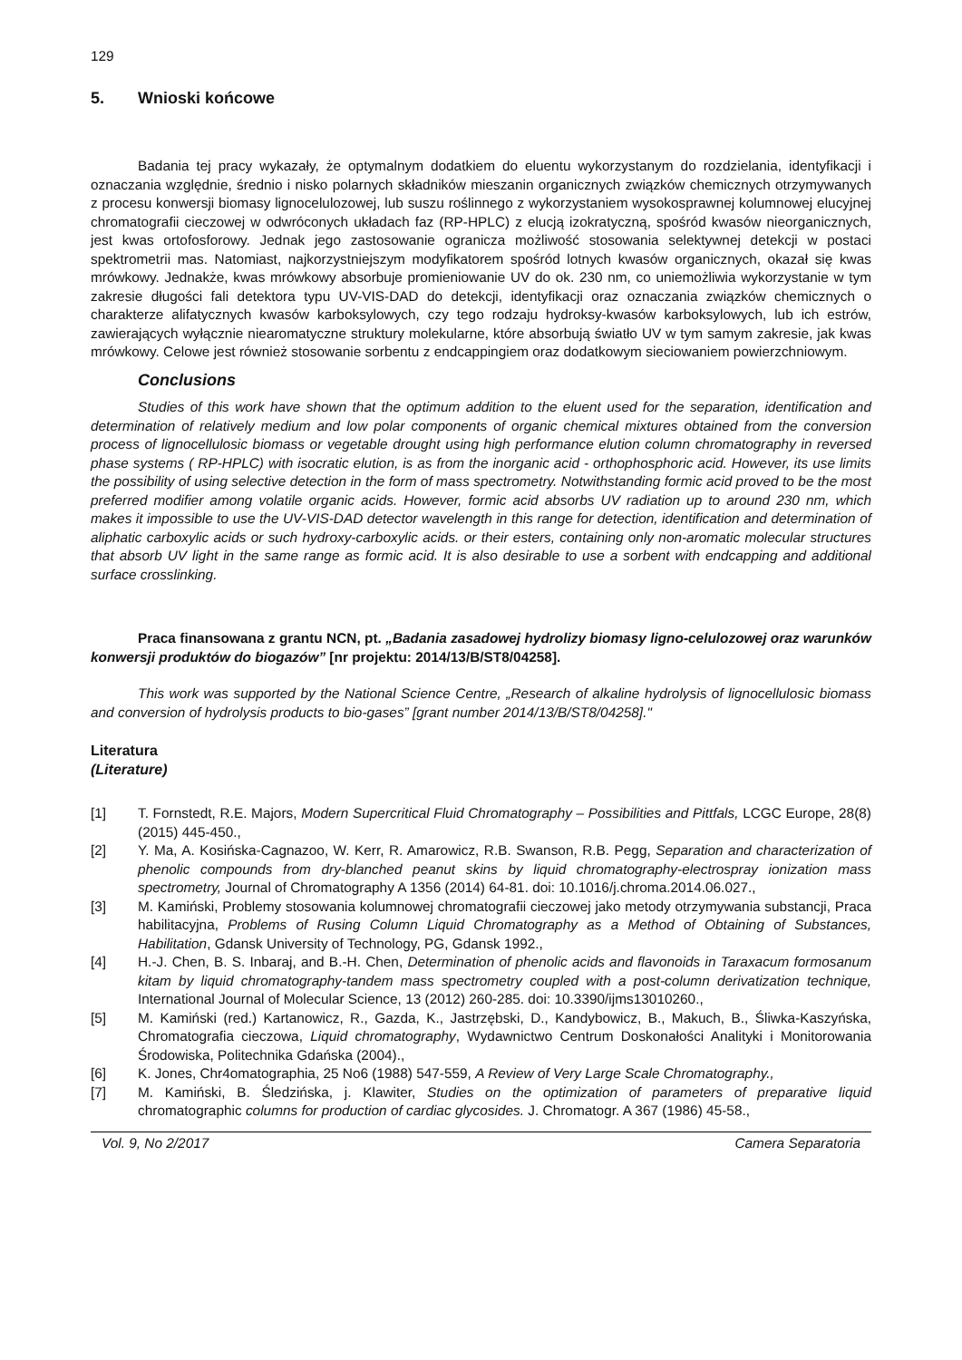129
5. Wnioski końcowe
Badania tej pracy wykazały, że optymalnym dodatkiem do eluentu wykorzystanym do rozdzielania, identyfikacji i oznaczania względnie, średnio i nisko polarnych składników mieszanin organicznych związków chemicznych otrzymywanych z procesu konwersji biomasy lignocelulozowej, lub suszu roślinnego z wykorzystaniem wysokosprawnej kolumnowej elucyjnej chromatografii cieczowej w odwróconych układach faz (RP-HPLC) z elucją izokratyczną, spośród kwasów nieorganicznych, jest kwas ortofosforowy. Jednak jego zastosowanie ogranicza możliwość stosowania selektywnej detekcji w postaci spektrometrii mas. Natomiast, najkorzystniejszym modyfikatorem spośród lotnych kwasów organicznych, okazał się kwas mrówkowy. Jednakże, kwas mrówkowy absorbuje promieniowanie UV do ok. 230 nm, co uniemożliwia wykorzystanie w tym zakresie długości fali detektora typu UV-VIS-DAD do detekcji, identyfikacji oraz oznaczania związków chemicznych o charakterze alifatycznych kwasów karboksylowych, czy tego rodzaju hydroksy-kwasów karboksylowych, lub ich estrów, zawierających wyłącznie niearomatyczne struktury molekularne, które absorbują światło UV w tym samym zakresie, jak kwas mrówkowy. Celowe jest również stosowanie sorbentu z endcappingiem oraz dodatkowym sieciowaniem powierzchniowym.
Conclusions
Studies of this work have shown that the optimum addition to the eluent used for the separation, identification and determination of relatively medium and low polar components of organic chemical mixtures obtained from the conversion process of lignocellulosic biomass or vegetable drought using high performance elution column chromatography in reversed phase systems ( RP-HPLC) with isocratic elution, is as from the inorganic acid - orthophosphoric acid. However, its use limits the possibility of using selective detection in the form of mass spectrometry. Notwithstanding formic acid proved to be the most preferred modifier among volatile organic acids. However, formic acid absorbs UV radiation up to around 230 nm, which makes it impossible to use the UV-VIS-DAD detector wavelength in this range for detection, identification and determination of aliphatic carboxylic acids or such hydroxy-carboxylic acids. or their esters, containing only non-aromatic molecular structures that absorb UV light in the same range as formic acid. It is also desirable to use a sorbent with endcapping and additional surface crosslinking.
Praca finansowana z grantu NCN, pt. „Badania zasadowej hydrolizy biomasy ligno-celulozowej oraz warunków konwersji produktów do biogazów” [nr projektu: 2014/13/B/ST8/04258].
This work was supported by the National Science Centre, „Research of alkaline hydrolysis of lignocellulosic biomass and conversion of hydrolysis products to bio-gases” [grant number 2014/13/B/ST8/04258]."
Literatura
(Literature)
[1] T. Fornstedt, R.E. Majors, Modern Supercritical Fluid Chromatography – Possibilities and Pittfals, LCGC Europe, 28(8) (2015) 445-450.,
[2] Y. Ma, A. Kosińska-Cagnazoo, W. Kerr, R. Amarowicz, R.B. Swanson, R.B. Pegg, Separation and characterization of phenolic compounds from dry-blanched peanut skins by liquid chromatography-electrospray ionization mass spectrometry, Journal of Chromatography A 1356 (2014) 64-81. doi: 10.1016/j.chroma.2014.06.027.,
[3] M. Kamiński, Problemy stosowania kolumnowej chromatografii cieczowej jako metody otrzymywania substancji, Praca habilitacyjna, Problems of Rusing Column Liquid Chromatography as a Method of Obtaining of Substances, Habilitation, Gdansk University of Technology, PG, Gdansk 1992.,
[4] H.-J. Chen, B. S. Inbaraj, and B.-H. Chen, Determination of phenolic acids and flavonoids in Taraxacum formosanum kitam by liquid chromatography-tandem mass spectrometry coupled with a post-column derivatization technique, International Journal of Molecular Science, 13 (2012) 260-285. doi: 10.3390/ijms13010260.,
[5] M. Kamiński (red.) Kartanowicz, R., Gazda, K., Jastrzębski, D., Kandybowicz, B., Makuch, B., Śliwka-Kaszyńska, Chromatografia cieczowa, Liquid chromatography, Wydawnictwo Centrum Doskonałości Analityki i Monitorowania Środowiska, Politechnika Gdańska (2004).,
[6] K. Jones, Chr4omatographia, 25 No6 (1988) 547-559, A Review of Very Large Scale Chromatography.,
[7] M. Kamiński, B. Śledzińska, j. Klawiter, Studies on the optimization of parameters of preparative liquid chromatographic columns for production of cardiac glycosides. J. Chromatogr. A 367 (1986) 45-58.,
Vol. 9, No 2/2017 Camera Separatoria